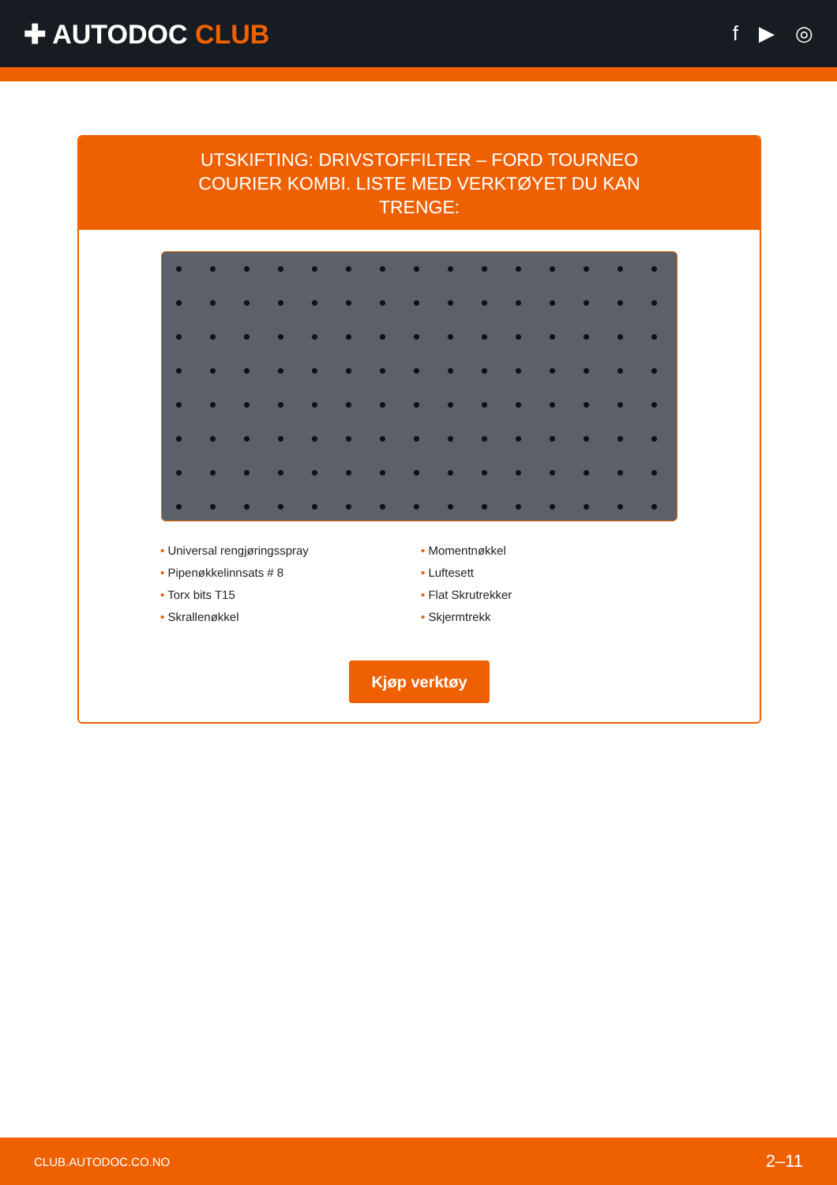✚ AUTODOC CLUB
f ▶ ◎
UTSKIFTING: DRIVSTOFFILTER – FORD TOURNEO COURIER KOMBI. LISTE MED VERKTØYET DU KAN TRENGE:
• Universal rengjøringsspray
• Momentnøkkel
• Pipenøkkelinnsats # 8
• Luftesett
• Torx bits T15
• Flat Skrutrekker
• Skrallenøkkel
• Skjermtrekk
Kjøp verktøy
CLUB.AUTODOC.CO.NO 2–11